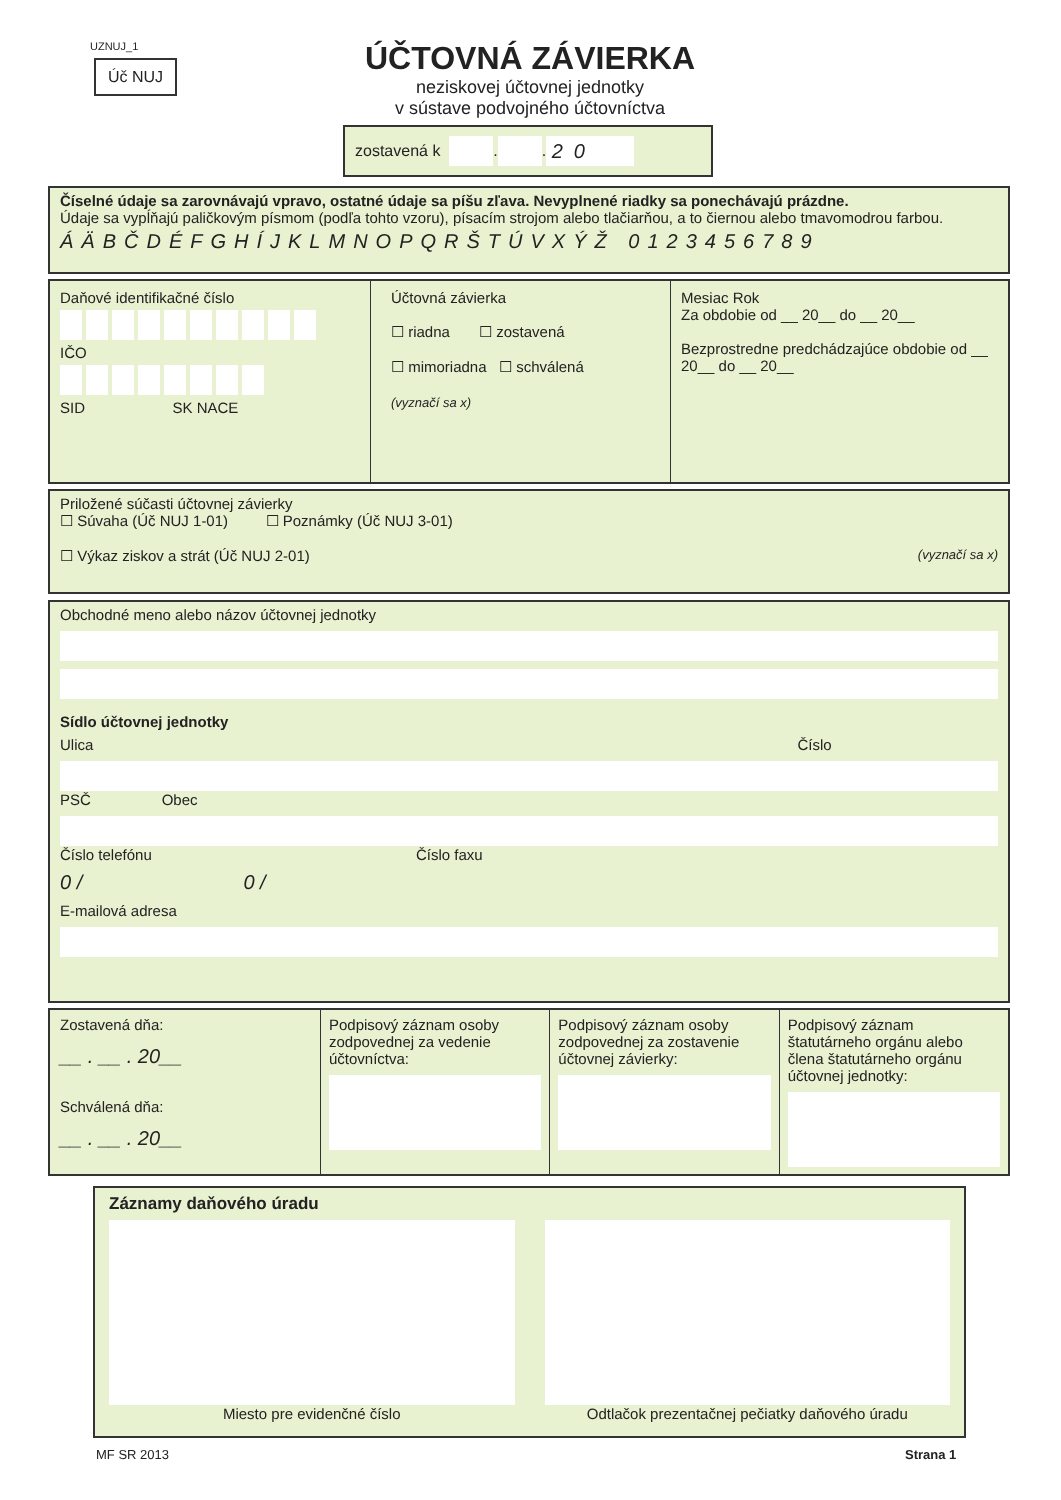UZNUJ_1
Úč NUJ
ÚČTOVNÁ ZÁVIERKA
neziskovej účtovnej jednotky
v sústave podvojného účtovníctva
zostavená k . . 20
Číselné údaje sa zarovnávajú vpravo, ostatné údaje sa píšu zľava. Nevyplnené riadky sa ponechávajú prázdne.
Údaje sa vypĺňajú paličkovým písmom (podľa tohto vzoru), písacím strojom alebo tlačiarňou, a to čiernou alebo tmavomodrou farbou.
ÁÄBČDÉFGHÍJKLMNOPQRŠTÚVXÝŽ 0123456789
Daňové identifikačné číslo
IČO
SID SK NACE
Účtovná závierka
☐ riadna ☐ zostavená
☐ mimoriadna ☐ schválená
(vyznačí sa x)
Mesiac Rok
Za obdobie od __ 20__ do __ 20__
Bezprostredne predchádzajúce obdobie od __ 20__ do __ 20__
Priložené súčasti účtovnej závierky
☐ Súvaha (Úč NUJ 1-01) ☐ Poznámky (Úč NUJ 3-01)
☐ Výkaz ziskov a strát (Úč NUJ 2-01) (vyznačí sa x)
Obchodné meno alebo názov účtovnej jednotky
Sídlo účtovnej jednotky
Ulica Číslo
PSČ Obec
Číslo telefónu Číslo faxu
0 / 0 /
E-mailová adresa
Zostavená dňa:
__ . __ . 20__
Schválená dňa:
__ . __ . 20__
Podpisový záznam osoby zodpovednej za vedenie účtovníctva:
Podpisový záznam osoby zodpovednej za zostavenie účtovnej závierky:
Podpisový záznam štatutárneho orgánu alebo člena štatutárneho orgánu účtovnej jednotky:
Záznamy daňového úradu
Miesto pre evidenčné číslo Odtlačok prezentačnej pečiatky daňového úradu
MF SR 2013 Strana 1